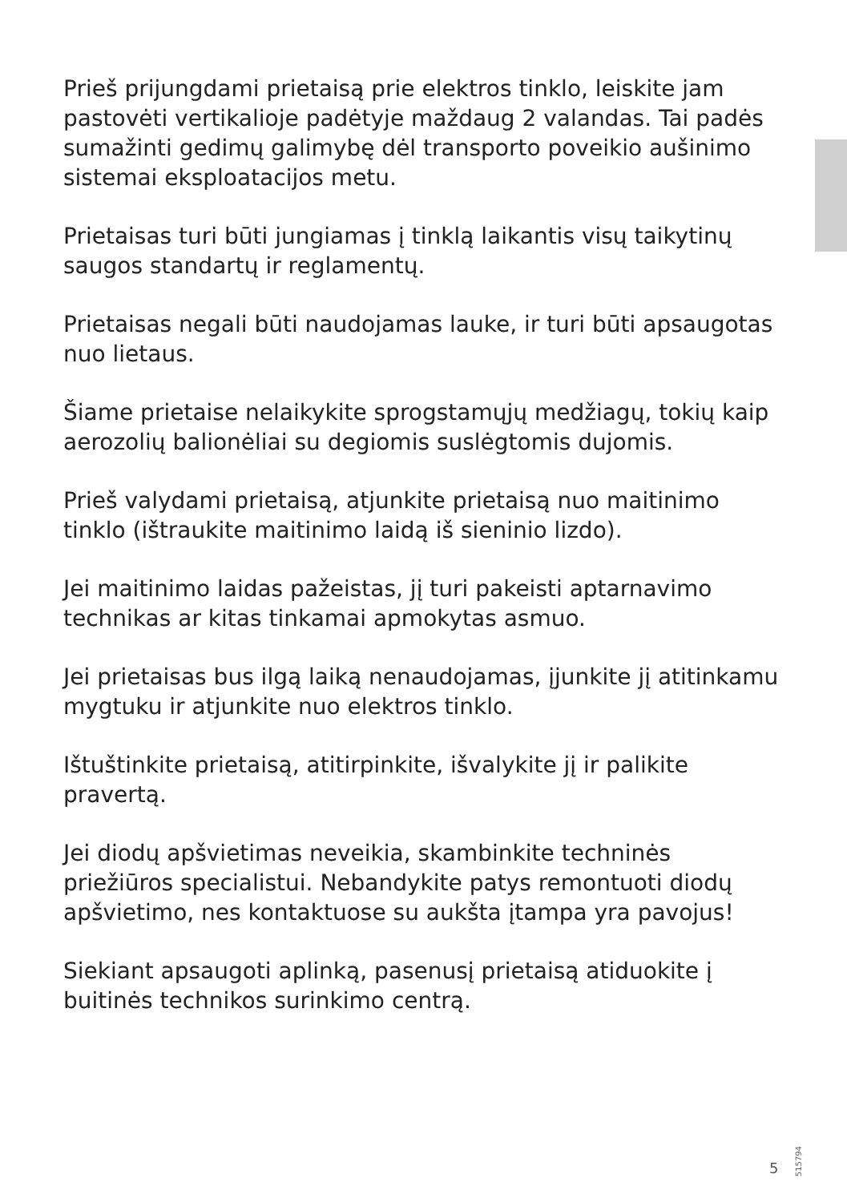Prieš prijungdami prietaisą prie elektros tinklo, leiskite jam pastovėti vertikalioje padėtyje maždaug 2 valandas. Tai padės sumažinti gedimų galimybę dėl transporto poveikio aušinimo sistemai eksploatacijos metu.
Prietaisas turi būti jungiamas į tinklą laikantis visų taikytinų saugos standartų ir reglamentų.
Prietaisas negali būti naudojamas lauke, ir turi būti apsaugotas nuo lietaus.
Šiame prietaise nelaikykite sprogstamųjų medžiagų, tokių kaip aerozolių balionėliai su degiomis suslėgtomis dujomis.
Prieš valydami prietaisą, atjunkite prietaisą nuo maitinimo tinklo (ištraukite maitinimo laidą iš sieninio lizdo).
Jei maitinimo laidas pažeistas, jį turi pakeisti aptarnavimo technikas ar kitas tinkamai apmokytas asmuo.
Jei prietaisas bus ilgą laiką nenaudojamas, įjunkite jį atitinkamu mygtuku ir atjunkite nuo elektros tinklo.
Ištuštinkite prietaisą, atitirpinkite, išvalykite jį ir palikite pravertą.
Jei diodų apšvietimas neveikia, skambinkite techninės priežiūros specialistui. Nebandykite patys remontuoti diodų apšvietimo, nes kontaktuose su aukšta įtampa yra pavojus!
Siekiant apsaugoti aplinką, pasenusį prietaisą atiduokite į buitinės technikos surinkimo centrą.
5 515794